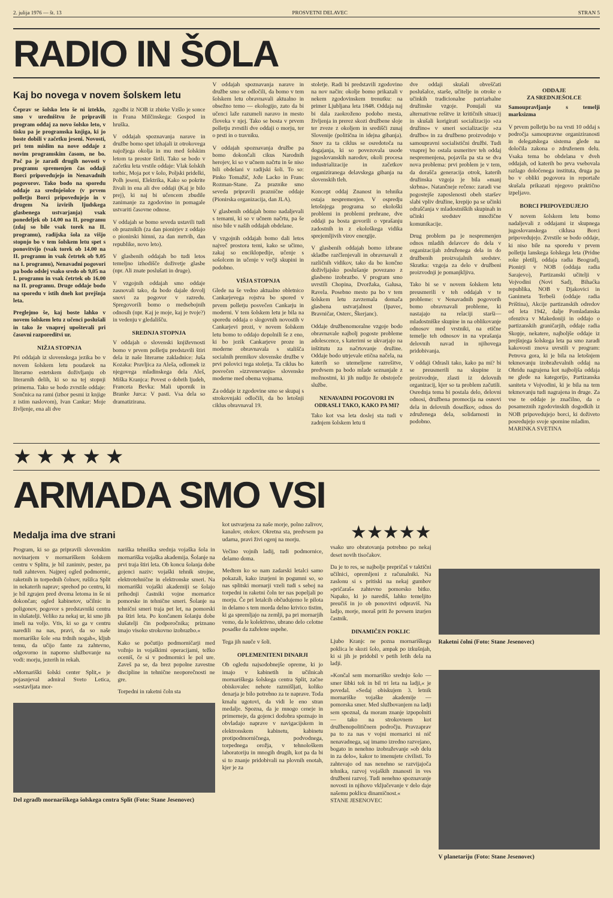2. julija 1976 — št. 13 PROSVETNI DELAVEC STRAN 5
RADIO IN ŠOLA
Kaj bo novega v novem šolskem letu
Čeprav se šolsko leto še ni izteklo, smo v uredništvu že pripravili program oddaj za novo šolsko leto, v tisku pa je programska knjiga, ki jo boste dobili v začetku jeseni. Novosti, pri tem mislim na nove oddaje z novim programskim časom, ne bo. Pač pa je zaradi drugih novosti v programu spremenjen čas oddaji Borci pripovedujejo in Nenavadnih pogovorov. Tako bodo na sporedu oddaje za srednješolce (v prvem polletju Borci pripovedujejo in v drugem Na izvirih ljudskega glasbenega ustvarjanja) vsak ponedeljek ob 14.00 na II. programu (zdaj so bile vsak torek na II. programu), radijska šola za višjo stopnjo bo v tem šolskem letu spet s ponovitvijo (vsak torek ob 14.00 na II. programu in vsak četrtek ob 9.05 na I. programu), Nenavadni pogovori pa bodo odslej vsako sredo ob 9,05 na I. programu in vsak četrtek ob 16.00 na II. programu. Druge oddaje bodo na sporedu v istih dneh kot prejšnja leta.
Preglejmo še, kaj boste lahko v novem šolskem letu z učenci poslušali in tako že vnaprej upoštevali pri časovni razporeditvi ur.
NIŽJA STOPNJA
Pri oddajah iz slovenskega jezika bo v novem šolskem letu poudarek na literarno estetskem doživljanju ob literarnih delih, ki so na tej stopnji primerna. Tako se bodo zvrstile oddaje: Sončnica na rami (izbor pesmi iz knjige z istim naslovom), Ivan Cankar: Moje življenje, ena ali dve
zgodbi iz NOB iz zbirke Vzšlo je sonce in Frana Milčinskega: Gospod in hruška.
V oddajah spoznavanja narave in družbe bomo spet izhajali iz otrokovega najožjega okolja in mu med šolskim letom ta prostor širili. Tako se bodo v začetku leta vrstile oddaje: Vlak šolskih torbic, Moja pot v šolo, Poljski pridelki, Polh jeseni, Elektrika, Kako so pokrite živali in ena ali dve oddaji (Kaj je bilo prej), ki naj bi učencem zbudile zanimanje za zgodovino in pomagale ustvariti časovne odnose.
V oddajah se bomo seveda ustavili tudi ob praznikih (za dan pionirjev z oddajo o pionirski himni, za dan mrtvih, dan republike, novo leto).
V glasbenih oddajah bo tudi letos temeljno izhodišče doživetje glasbe (npr. Ali znate poslušati in druge).
V vzgojnih oddajah smo oddaje zasnovali tako, da bodo dajale dovolj snovi za pogovor v razredu. Spregovorili bomo o medsebojnih odnosih (npr. Kaj je moje, kaj je tvoje?) in vedenju v gledališču.
SREDNJA STOPNJA
V oddajah o slovenski književnosti bomo v prvem polletju predstavili štiri dela iz naše literarne zakladnice: Juša Kozaka: Pravljica za Aleša, odlomek iz njegovega mladinskega dela Aleš, Miška Kranjca: Povest o dobrih ljudeh, Franceta Bevka: Mali upornik in Branke Jurca: V pasti. Vsa dela so dramatizirana.
V oddajah spoznavanja narave in družbe smo se odločili, da bomo v tem šolskem letu obravnavali aktualno in obsežno temo — ekologijo, zato da bi učenci laže razumeli naravo in mesto človeka v njej. Tako se bosta v prvem polletju zvrstili dve oddaji o morju, ter o prsti in o travniku.
V oddajah spoznavanja družbe pa bomo dokončali cikus Narodnih herojev, ki so v učnem načrtu in še niso bili obdelani v radijski šoli. To so: Pinko Tomažič, Jože Lacko in Franc Rozman-Stane. Za praznike smo seveda pripravili praznične oddaje (Pionirska organizacija, dan JLA).
V glasbenih oddajah bomo nadaljevali s temami, ki so v učnem načrtu, pa še niso bile v naših oddajah obdelane.
V vzgojnih oddajah bomo dali letos največ prostora temi, kako se učimo, zakaj so enciklopedije, učenje s sošolcem in učenje v večji skupini in podobno.
VIŠJA STOPNJA
Glede na še vedno aktualno obletnico Cankarjevega rojstva bo spored v prvem polletju posvečen Cankarju in moderni. V tem šolskem letu je bila na sporedu oddaja o slogovnih novostih v Cankarjevi prozi, v novem šolskem letu bomo to oddajo dopolnili še z eno, ki bo jezik Cankarjeve proze in moderne obravnavala s stališča socialnih premikov slovenske družbe v prvi polovici tega stoletja. Ta ciklus bo posvečen »izzvenevanju« slovenske moderne med obema vojnama.
Za oddaje iz zgodovine smo se skupaj s strokovnjaki odločili, da bo letošnji ciklus obravnaval 19.
stoletje. Radi bi predstavili zgodovino na nov način: okolje bomo prikazali v nekem zgodovinskem trenutku: na primer Ljubljana leta 1848. Oddaja naj bi dala zaokroženo podobo mesta, življenja in prerez skozi družbene sloje ter zveze z okoljem in središči zunaj Slovenije (politična in idejna gibanja). Snov za ta ciklus se osredotoča na dogajanja, ki so povezovala usode jugoslovanskih narodov, okoli procesa industrializacije in začetkov organiziranega delavskega gibanja na slovenskih tleh.
Koncept oddaj Znanost in tehnika ostaja nespremenjen. V ospredju letošnjega programa so ekološki problemi in problemi prehrane, dve oddaji pa bosta govorili o vprašanju zadostnih in z ekološkega vidika sprejemljivih virov energije.
V glasbenih oddajah bomo izbrane skladbe razčlenjevali in obravnavali z različnih vidikov, tako da bo končno doživljajsko poslušanje povezano z glasbeno izobrazbo. V program smo uvrstili Chopina, Dvoržaka, Galusa, Ravela. Posebno mesto pa bo v tem šolskem letu zavzemala domača glasbena ustvarjalnost (Ipavec, Bravničar, Osterc, Škerjanc).
Oddaje družbenomoralne vzgoje bodo obravnavale najbolj pogoste probleme adolescence, s katerimi se ukvarjajo na inštitutu za načrtovanje družine. Oddaje bodo utrjevale etična načela, na katerih so utemeljene razrešitve, predvsem pa bodo mlade seznanjale z možnostmi, ki jih nudijo že obstoječe službe.
NENAVADNI POGOVORI IN ODRASLI TAKO, KAKO PA MI?
Tako kot vsa leta doslej sta tudi v zadnjem šolskem letu ti
dve oddaji skušali obveščati poslušalce, starše, učitelje in otroke o učinkih tradicionalne patriarhalne družinske vzgoje. Ponujali sta alternativne rešitve iz kritičnih situacij in skušali korigirati socializacijo »za družino« v smeri socializacije »za družbo« in za družbeno proizvodnjo v samoupravni socialistični družbi. Tudi vnaprej bo ostala usmeritev teh oddaj nespremenjena, pojavila pa sta se dva nova problema: prvi problem je v tem, da dorašča generacija otrok, katerih družinska vzgoja je bila »manj skrbna«. Natančneje rečeno: zaradi vse pogostejše zaposlenosti obeh staršev slabi vpliv družine, krepijo pa se učinki odraščanja v mladostniških skupinah in učinki sredstev množične komunikacije.
Drug problem pa je nespremenjen odnos mladih delavcev do dela v organizacijah združenega dela in do družbenih proizvajalnih sredstev. Skratka: vzgoja za delo v družbeni proizvodnji je pomanjkljiva.
Tako bi se v novem šolskem letu preusmerili v teh oddajah v te probleme: v Nenavadnih pogovorih bomo obravnavali probleme, ki nastajajo na relaciji starši—mladostniške skupine in na oblikovanje odnosov med vrstniki, na etične temelje teh odnosov in na vprašanja delovnih navad in njihovega pridobivanja.
V oddaji Odrasli tako, kako pa mi? bi se preusmerili na skupine iz proizvodnje, zlasti iz delovnih organizacij, kjer so ta problem začutili. Osrednja tema bi postala delo, delovni odnosi, družbena promocija na osnovi dela in delovnih dosežkov, odnos do združenega dela, solidarnosti in podobno.
ODDAJE
ZA SREDNJEŠOLCE
Samoupravljanje s temelji marksizma
V prvem polletju bo na vrsti 10 oddaj s področja samoupravne organiziranosti in delegatskega sistema glede na določila zakona o združenem delu. Vsaka tema bo obdelana v dveh oddajah, od katerih bo prva vsebovala razlago določenega instituta, druga pa bo v obliki pogovora in reportaže skušala prikazati njegovo praktično izpeljavo.
BORCI PRIPOVEDUJEJO
V novem šolskem letu bomo nadaljevali z oddajami iz skupnega jugoslovanskega ciklusa Borci pripovedujejo. Zvrstile se bodo oddaje, ki niso bile na sporedu v prvem polletju lanskega šolskega leta (Pridne roke pletilj, oddaja radia Beograd), Pionirji v NOB (oddaja radia Sarajevo), Partizanski učitelji v Vojvodini (Novi Sad), Bihaćka republika, NOB v Djakovici in Ganimeta Terbeši (oddaje radia Priština), Akcije partizanskih odredov od leta 1942, dalje Pomladanska ofenziva v Makedoniji in oddajo o partizanskih graničarjih, oddaje radia Skopje, nekatere, najboljše oddaje iz prejšnjega šolskega leta pa smo zaradi kakovosti znova uvrstili v program: Petrova gora, ki je bila na letošnjem tekmovanju izobraževalnih oddaj na Ohridu nagrajena kot najboljša oddaja ne glede na kategorijo, Partizanska saniteta v Vojvodini, ki je bila na tem tekmovanju tudi nagrajena in druge. Za vse te oddaje je značilno, da o posameznih zgodovinskih dogodkih iz NOB pripovedujejo borci, ki doživeto posredujejo svoje spomine mladim.
MARINKA SVETINA
★★★★★
ARMADA SMO VSI
Medalja ima dve strani
Program, ki so ga pripravili slovenskim novinarjem v mornariškem šolskem centru v Splitu, je bil zanimiv, pester, pa tudi zahteven. Najprej ogled podmornic, raketnih in torpednih čolnov, rušilca Split in nekaterih naprav; sprehod po centru, ki je bil zgrajen pred dvema letoma in še ni dokončan; ogled kabinetov, učilnic in poligonov, pogovor s predstavniki centra in slušatelji. Veliko za nekaj ur, ki smo jih imeli na voljo. Vtis, ki so ga v centru naredili na nas, pravi, da so naše mornariške šole »na trdnih nogah«, kljub temu, da učijo fante za zahtevno, odgovorno in naporno službovanje na vodi: morju, jezerih in rekah.
»Mornariški šolski center Split,« je pojasnjeval admiral Sveto Letica, »sestavljata mor-
nariška tehniška srednja vojaška šola in mornariška vojaška akademija. Šolanje na prvi traja štiri leta. Ob koncu šolanja dobe gojenci naziv: vojaški tehnik strojne, elektrotehnične in elektronske smeri. Na mornariški vojaški akademiji se šolajo prihodnji častniki vojne mornarice pomorske in tehnične smeri. Šolanje na tehnični smeri traja pet let, na pomorski pa štiri leta. Po končanem šolanju dobe slušatelji čin podporočnika; priznano imajo visoko strokovno izobrazbo.«
Kako se počutijo podmorničarji med vožnjo in vojaškimi operacijami, težko oceniš, če si v podmornici le pol ure. Zaveš pa se, da brez popolne zavestne discipline in tehnične neoporečnosti ne gre.
Torpedni in raketni čoln sta
Del zgradb mornariškega šolskega centra Split (Foto: Stane Jesenovec)
kot ustvarjena za naše morje, polno zalivov, kanalov, otokov. Okretna sta, predvsem pa udarna, pravi živi ogenj na morju.
Večino vojnih ladij, tudi podmornice, delamo doma.
Medtem ko so nam zadarski letalci samo pokazali, kako izurjeni in pogumni so, so nas splitski mornarji vzeli tudi s seboj na torpedni in raketni čoln ter nas popeljali po morju. Če pri letalcih občudujemo le pilota in delamo s tem morda delno krivico tistim, ki ga spremljajo na zemlji, pa pri mornarjih vemo, da le kolektivno, ubrano delo celotne posadke da zaželene uspehe.
Tega jih nauče v šoli.
OPLEMENITENI DINARJI
Ob ogledu najsodobnejše opreme, ki jo imajo v kabinetih in učilnicah mornariškega šolskega centra Split, začne obiskovalec nehote razmišljati, koliko denarja je bilo potrebno za te naprave. Toda kmalu ugotovi, da vidi le eno stran medalje. Spozna, da je mnogo ceneje in primerneje, da gojenci dodobra spoznajo in obvladajo naprave v navigacijskem in elektronskem kabinetu, kabinetu protipodmorničnega, podvodnega, torpednega orožja, v tehnološkem laboratoriju in mnogih drugih, kot pa da bi si to znanje pridobivali na plovnih enotah, kjer je za
★★★★★
vsako uro obratovanja potrebno po nekaj deset novih tisočakov.
Da je to res, se najbolje prepričaš v taktični učilnici, opremljeni z računalniki. Na zaslonu si s pritiski na nekaj gumbov »pričaraš« zahtevno pomorsko bitko. Napako, ki jo narediš, lahko temeljito preučiš in jo ob ponovitvi odpraviš. Na ladjo, morje, moraš priti že povsem izurjen častnik.
DINAMIČEN POKLIC
Ljubo Kranjc ne pozna mornariškega poklica le skozi šolo, ampak po izkušnjah, ki si jih je pridobil v petih letih dela na ladji.
»Končal sem mornariško srednjo šolo — smer šibki tok in bil tri leta na ladji,« je povedal. »Sedaj obiskujem 3. letnik mornariške vojaške akademije — pomorska smer. Med službovanjem na ladji sem spoznal, da moram znanje izpopolniti — tako na strokovnem kot družbenopolitičnem področju. Pravzaprav pa to za nas v vojni mornarici ni nič nenavadnega, saj imamo izredno razvejano, bogato in nenehno izobraževanje »ob delu in za delo«, kakor to imenujete civilisti. To zahtevajo od nas nenehno se razvijajoča tehnika, razvoj vojaških znanosti in ves družbeni razvoj. Tudi nenehno spoznavanje novosti in njihovo vključevanje v delo daje našemu poklicu dinamičnost.«
STANE JESENOVEC
Raketni čolni (Foto: Stane Jesenovec)
V planetariju (Foto: Stane Jesenovec)